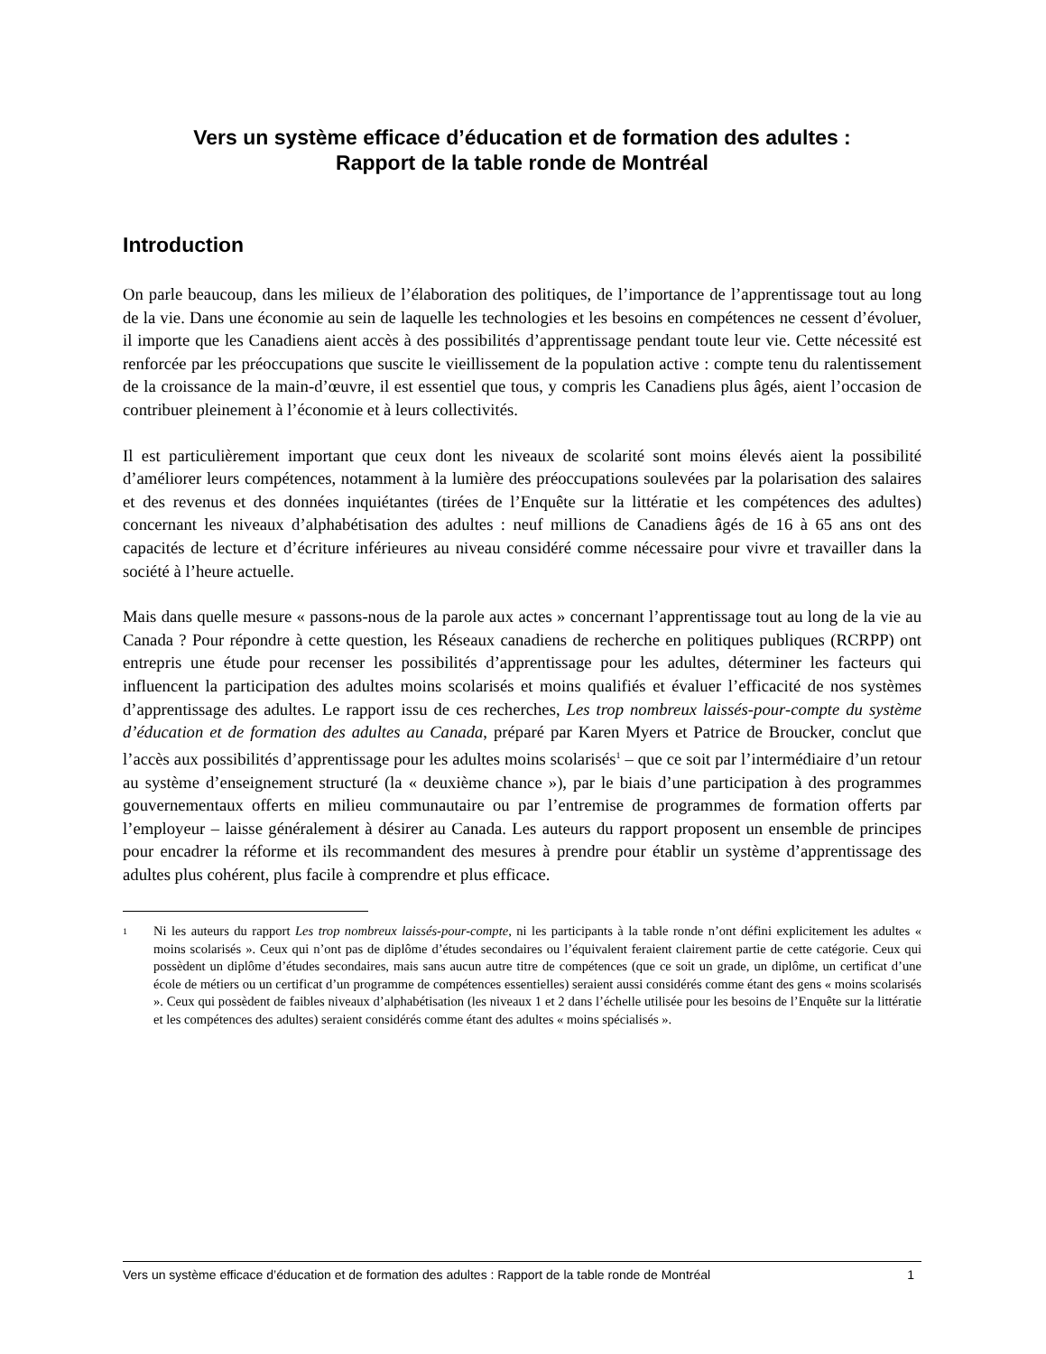Vers un système efficace d’éducation et de formation des adultes :
Rapport de la table ronde de Montréal
Introduction
On parle beaucoup, dans les milieux de l’élaboration des politiques, de l’importance de l’apprentissage tout au long de la vie. Dans une économie au sein de laquelle les technologies et les besoins en compétences ne cessent d’évoluer, il importe que les Canadiens aient accès à des possibilités d’apprentissage pendant toute leur vie. Cette nécessité est renforcée par les préoccupations que suscite le vieillissement de la population active : compte tenu du ralentissement de la croissance de la main-d’œuvre, il est essentiel que tous, y compris les Canadiens plus âgés, aient l’occasion de contribuer pleinement à l’économie et à leurs collectivités.
Il est particulièrement important que ceux dont les niveaux de scolarité sont moins élevés aient la possibilité d’améliorer leurs compétences, notamment à la lumière des préoccupations soulevées par la polarisation des salaires et des revenus et des données inquiétantes (tirées de l’Enquête sur la littératie et les compétences des adultes) concernant les niveaux d’alphabétisation des adultes : neuf millions de Canadiens âgés de 16 à 65 ans ont des capacités de lecture et d’écriture inférieures au niveau considéré comme nécessaire pour vivre et travailler dans la société à l’heure actuelle.
Mais dans quelle mesure « passons-nous de la parole aux actes » concernant l’apprentissage tout au long de la vie au Canada ? Pour répondre à cette question, les Réseaux canadiens de recherche en politiques publiques (RCRPP) ont entrepris une étude pour recenser les possibilités d’apprentissage pour les adultes, déterminer les facteurs qui influencent la participation des adultes moins scolarisés et moins qualifiés et évaluer l’efficacité de nos systèmes d’apprentissage des adultes. Le rapport issu de ces recherches, Les trop nombreux laissés-pour-compte du système d’éducation et de formation des adultes au Canada, préparé par Karen Myers et Patrice de Broucker, conclut que l’accès aux possibilités d’apprentissage pour les adultes moins scolarisés<sup>1</sup> – que ce soit par l’intermédiaire d’un retour au système d’enseignement structuré (la « deuxième chance »), par le biais d’une participation à des programmes gouvernementaux offerts en milieu communautaire ou par l’entremise de programmes de formation offerts par l’employeur – laisse généralement à désirer au Canada. Les auteurs du rapport proposent un ensemble de principes pour encadrer la réforme et ils recommandent des mesures à prendre pour établir un système d’apprentissage des adultes plus cohérent, plus facile à comprendre et plus efficace.
<sup>1</sup> Ni les auteurs du rapport Les trop nombreux laissés-pour-compte, ni les participants à la table ronde n’ont défini explicitement les adultes « moins scolarisés ». Ceux qui n’ont pas de diplôme d’études secondaires ou l’équivalent feraient clairement partie de cette catégorie. Ceux qui possèdent un diplôme d’études secondaires, mais sans aucun autre titre de compétences (que ce soit un grade, un diplôme, un certificat d’une école de métiers ou un certificat d’un programme de compétences essentielles) seraient aussi considérés comme étant des gens « moins scolarisés ». Ceux qui possèdent de faibles niveaux d’alphabétisation (les niveaux 1 et 2 dans l’échelle utilisée pour les besoins de l’Enquête sur la littératie et les compétences des adultes) seraient considérés comme étant des adultes « moins spécialisés ».
Vers un système efficace d’éducation et de formation des adultes : Rapport de la table ronde de Montréal 1